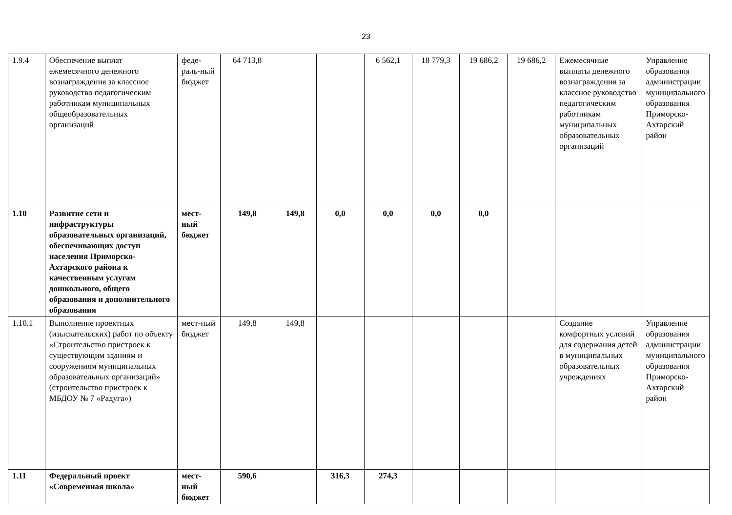23
| 1.9.4 | Обеспечение выплат ежемесячного денежного вознаграждения за классное руководство педагогическим работникам муниципальных общеобразовательных организаций | феде-раль-ный бюджет | 64 713,8 | | | 6 562,1 | 18 779,3 | 19 686,2 | 19 686,2 | Ежемесячные выплаты денежного вознаграждения за классное руководство педагогическим работникам муниципальных образовательных организаций | Управление образования администрации муниципального образования Приморско-Ахтарский район |
| 1.10 | Развитие сети и инфраструктуры образовательных организаций, обеспечивающих доступ населения Приморско-Ахтарского района к качественным услугам дошкольного, общего образования и дополнительного образования | мест-ный бюджет | 149,8 | 149,8 | 0,0 | 0,0 | 0,0 | 0,0 | | | |
| 1.10.1 | Выполнение проектных (изыскательских) работ по объекту «Строительство пристроек к существующим зданиям и сооружениям муниципальных образовательных организаций» (строительство пристроек к МБДОУ № 7 «Радуга») | мест-ный бюджет | 149,8 | 149,8 | | | | | | Создание комфортных условий для содержания детей в муниципальных образовательных учреждениях | Управление образования администрации муниципального образования Приморско-Ахтарский район |
| 1.11 | Федеральный проект «Современная школа» | мест-ный бюджет | 590,6 | | 316,3 | 274,3 | | | | | |